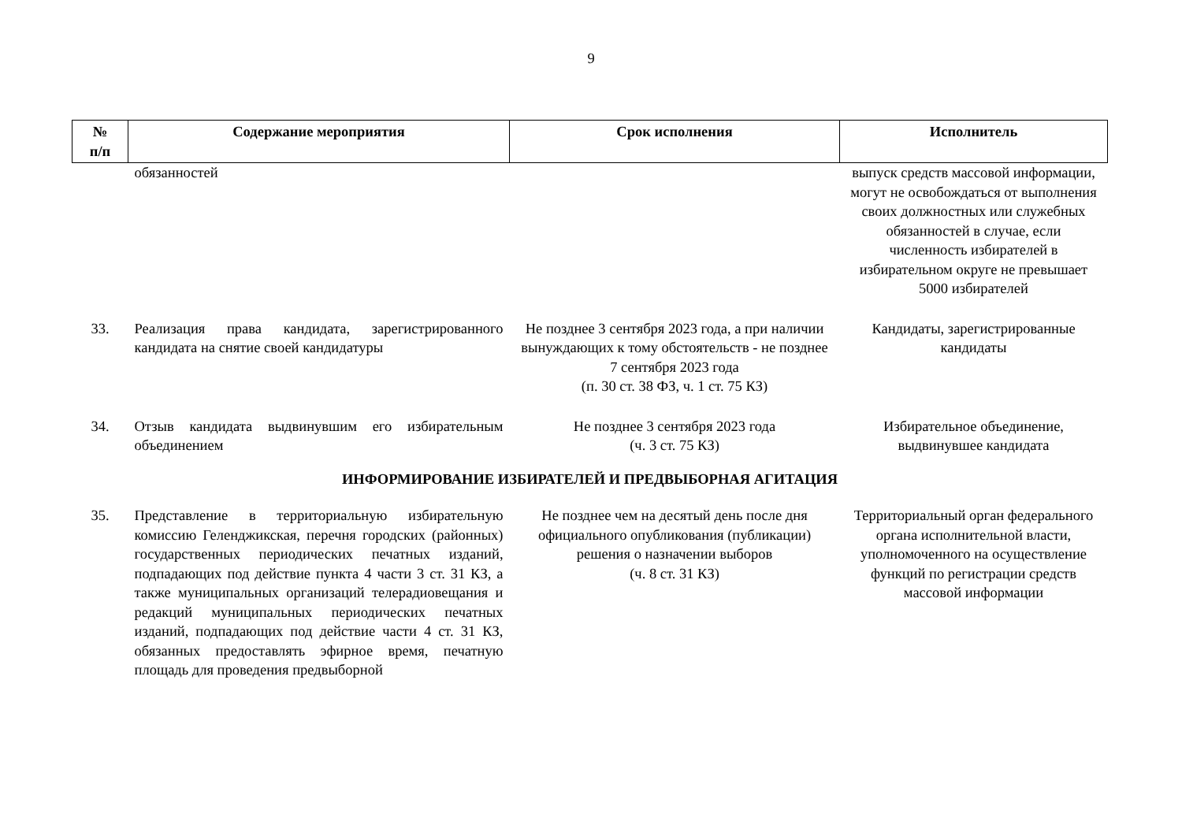9
| № п/п | Содержание мероприятия | Срок исполнения | Исполнитель |
| --- | --- | --- | --- |
| | обязанностей | | выпуск средств массовой информации, могут не освобождаться от выполнения своих должностных или служебных обязанностей в случае, если численность избирателей в избирательном округе не превышает 5000 избирателей |
| 33. | Реализация права кандидата, зарегистрированного кандидата на снятие своей кандидатуры | Не позднее 3 сентября 2023 года, а при наличии вынуждающих к тому обстоятельств - не позднее 7 сентября 2023 года (п. 30 ст. 38 ФЗ, ч. 1 ст. 75 КЗ) | Кандидаты, зарегистрированные кандидаты |
| 34. | Отзыв кандидата выдвинувшим его избирательным объединением | Не позднее 3 сентября 2023 года (ч. 3 ст. 75 КЗ) | Избирательное объединение, выдвинувшее кандидата |
| ИНФОРМИРОВАНИЕ ИЗБИРАТЕЛЕЙ И ПРЕДВЫБОРНАЯ АГИТАЦИЯ | | | |
| 35. | Представление в территориальную избирательную комиссию Геленджикская, перечня городских (районных) государственных периодических печатных изданий, подпадающих под действие пункта 4 части 3 ст. 31 КЗ, а также муниципальных организаций телерадиовещания и редакций муниципальных периодических печатных изданий, подпадающих под действие части 4 ст. 31 КЗ, обязанных предоставлять эфирное время, печатную площадь для проведения предвыборной | Не позднее чем на десятый день после дня официального опубликования (публикации) решения о назначении выборов (ч. 8 ст. 31 КЗ) | Территориальный орган федерального органа исполнительной власти, уполномоченного на осуществление функций по регистрации средств массовой информации |